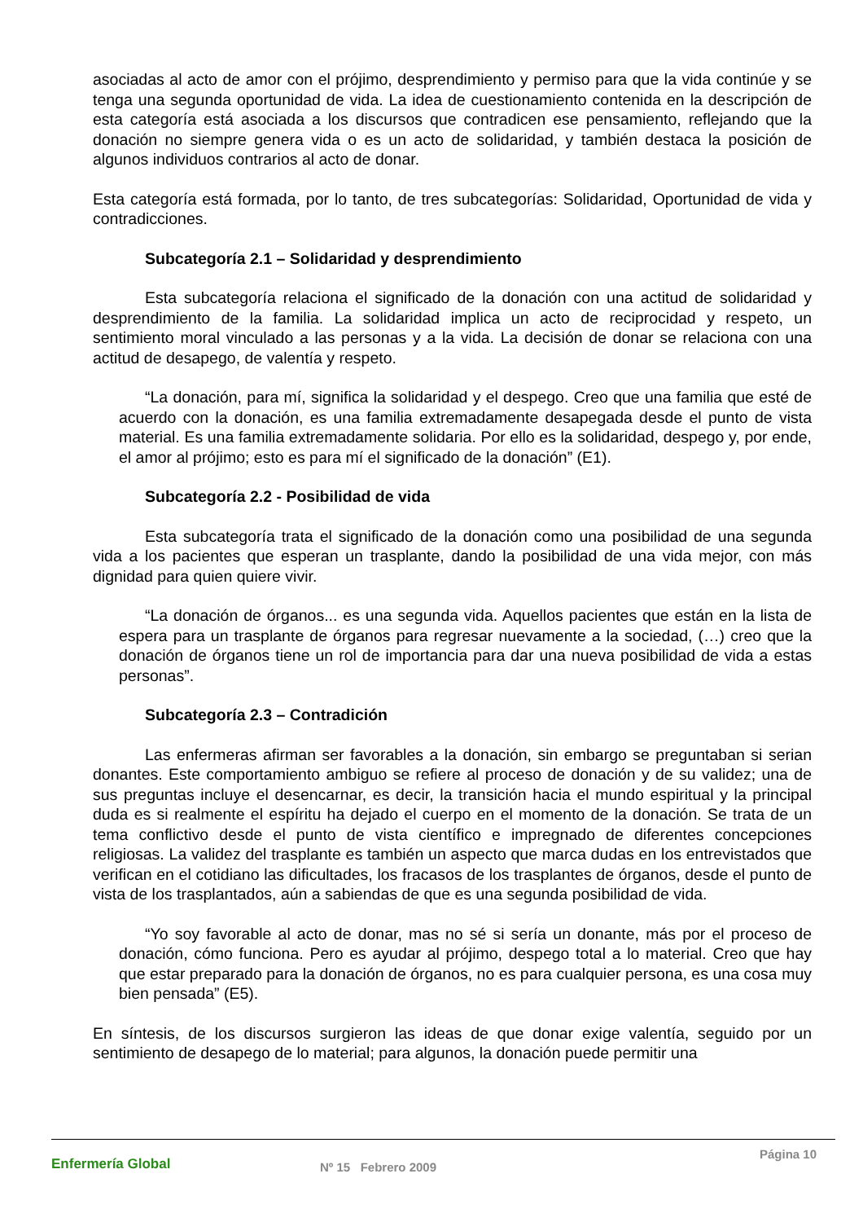asociadas al acto de amor con el prójimo, desprendimiento y permiso para que la vida continúe y se tenga una segunda oportunidad de vida. La idea de cuestionamiento contenida en la descripción de esta categoría está asociada a los discursos que contradicen ese pensamiento, reflejando que la donación no siempre genera vida o es un acto de solidaridad, y también destaca la posición de algunos individuos contrarios al acto de donar.
Esta categoría está formada, por lo tanto, de tres subcategorías: Solidaridad, Oportunidad de vida y contradicciones.
Subcategoría 2.1 – Solidaridad y desprendimiento
Esta subcategoría relaciona el significado de la donación con una actitud de solidaridad y desprendimiento de la familia. La solidaridad implica un acto de reciprocidad y respeto, un sentimiento moral vinculado a las personas y a la vida. La decisión de donar se relaciona con una actitud de desapego, de valentía y respeto.
“La donación, para mí, significa la solidaridad y el despego. Creo que una familia que esté de acuerdo con la donación, es una familia extremadamente desapegada desde el punto de vista material. Es una familia extremadamente solidaria. Por ello es la solidaridad, despego y, por ende, el amor al prójimo; esto es para mí el significado de la donación” (E1).
Subcategoría 2.2 - Posibilidad de vida
Esta subcategoría trata el significado de la donación como una posibilidad de una segunda vida a los pacientes que esperan un trasplante, dando la posibilidad de una vida mejor, con más dignidad para quien quiere vivir.
“La donación de órganos... es una segunda vida. Aquellos pacientes que están en la lista de espera para un trasplante de órganos para regresar nuevamente a la sociedad, (…) creo que la donación de órganos tiene un rol de importancia para dar una nueva posibilidad de vida a estas personas”.
Subcategoría 2.3 – Contradición
Las enfermeras afirman ser favorables a la donación, sin embargo se preguntaban si serian donantes. Este comportamiento ambiguo se refiere al proceso de donación y de su validez; una de sus preguntas incluye el desencarnar, es decir, la transición hacia el mundo espiritual y la principal duda es si realmente el espíritu ha dejado el cuerpo en el momento de la donación. Se trata de un tema conflictivo desde el punto de vista científico e impregnado de diferentes concepciones religiosas. La validez del trasplante es también un aspecto que marca dudas en los entrevistados que verifican en el cotidiano las dificultades, los fracasos de los trasplantes de órganos, desde el punto de vista de los trasplantados, aún a sabiendas de que es una segunda posibilidad de vida.
“Yo soy favorable al acto de donar, mas no sé si sería un donante, más por el proceso de donación, cómo funciona. Pero es ayudar al prójimo, despego total a lo material. Creo que hay que estar preparado para la donación de órganos, no es para cualquier persona, es una cosa muy bien pensada” (E5).
En síntesis, de los discursos surgieron las ideas de que donar exige valentía, seguido por un sentimiento de desapego de lo material; para algunos, la donación puede permitir una
Enfermería Global Nº 15 Febrero 2009 Página 10